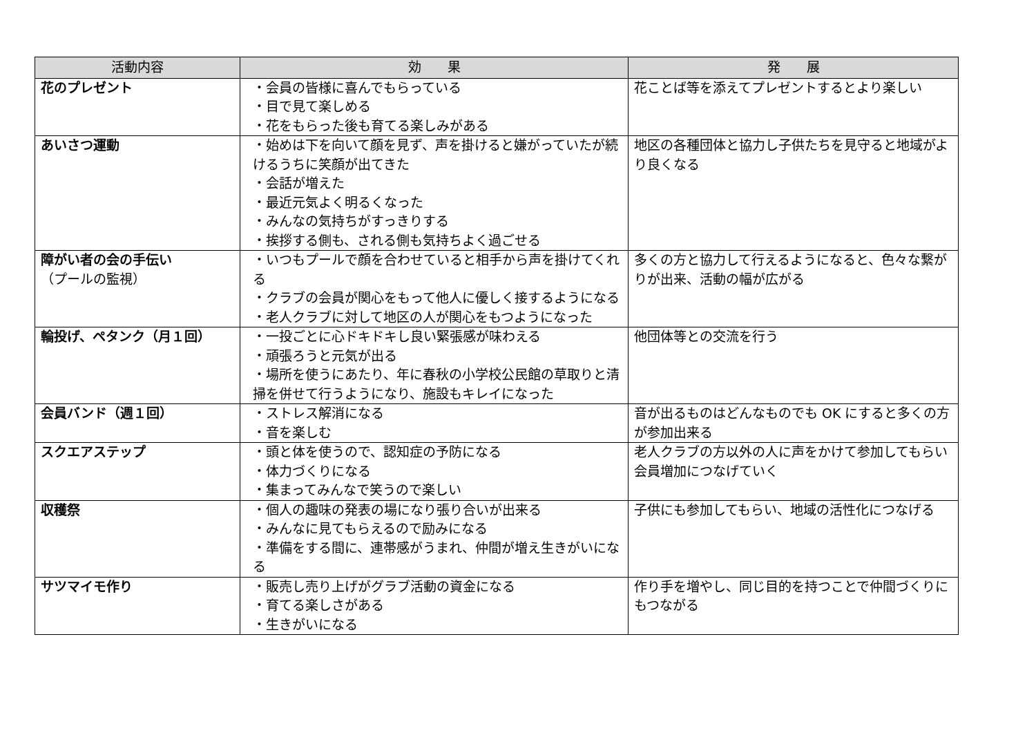| 活動内容 | 効 果 | 発 展 |
| --- | --- | --- |
| 花のプレゼント | ・会員の皆様に喜んでもらっている ・目で見て楽しめる ・花をもらった後も育てる楽しみがある | 花ことば等を添えてプレゼントするとより楽しい |
| あいさつ運動 | ・始めは下を向いて顔を見ず、声を掛けると嫌がっていたが続けるうちに笑顔が出てきた ・会話が増えた ・最近元気よく明るくなった ・みんなの気持ちがすっきりする ・挨拶する側も、される側も気持ちよく過ごせる | 地区の各種団体と協力し子供たちを見守ると地域がより良くなる |
| 障がい者の会の手伝い （プールの監視） | ・いつもプールで顔を合わせていると相手から声を掛けてくれる ・クラブの会員が関心をもって他人に優しく接するようになる ・老人クラブに対して地区の人が関心をもつようになった | 多くの方と協力して行えるようになると、色々な繋がりが出来、活動の幅が広がる |
| 輪投げ、ペタンク（月１回） | ・一投ごとに心ドキドキし良い緊張感が味わえる ・頑張ろうと元気が出る ・場所を使うにあたり、年に春秋の小学校公民館の草取りと清掃を併せて行うようになり、施設もキレイになった | 他団体等との交流を行う |
| 会員バンド（週１回） | ・ストレス解消になる ・音を楽しむ | 音が出るものはどんなものでも OK にすると多くの方が参加出来る |
| スクエアステップ | ・頭と体を使うので、認知症の予防になる ・体力づくりになる ・集まってみんなで笑うので楽しい | 老人クラブの方以外の人に声をかけて参加してもらい会員増加につなげていく |
| 収穫祭 | ・個人の趣味の発表の場になり張り合いが出来る ・みんなに見てもらえるので励みになる ・準備をする間に、連帯感がうまれ、仲間が増え生きがいになる | 子供にも参加してもらい、地域の活性化につなげる |
| サツマイモ作り | ・販売し売り上げがグラブ活動の資金になる ・育てる楽しさがある ・生きがいになる | 作り手を増やし、同じ目的を持つことで仲間づくりにもつながる |